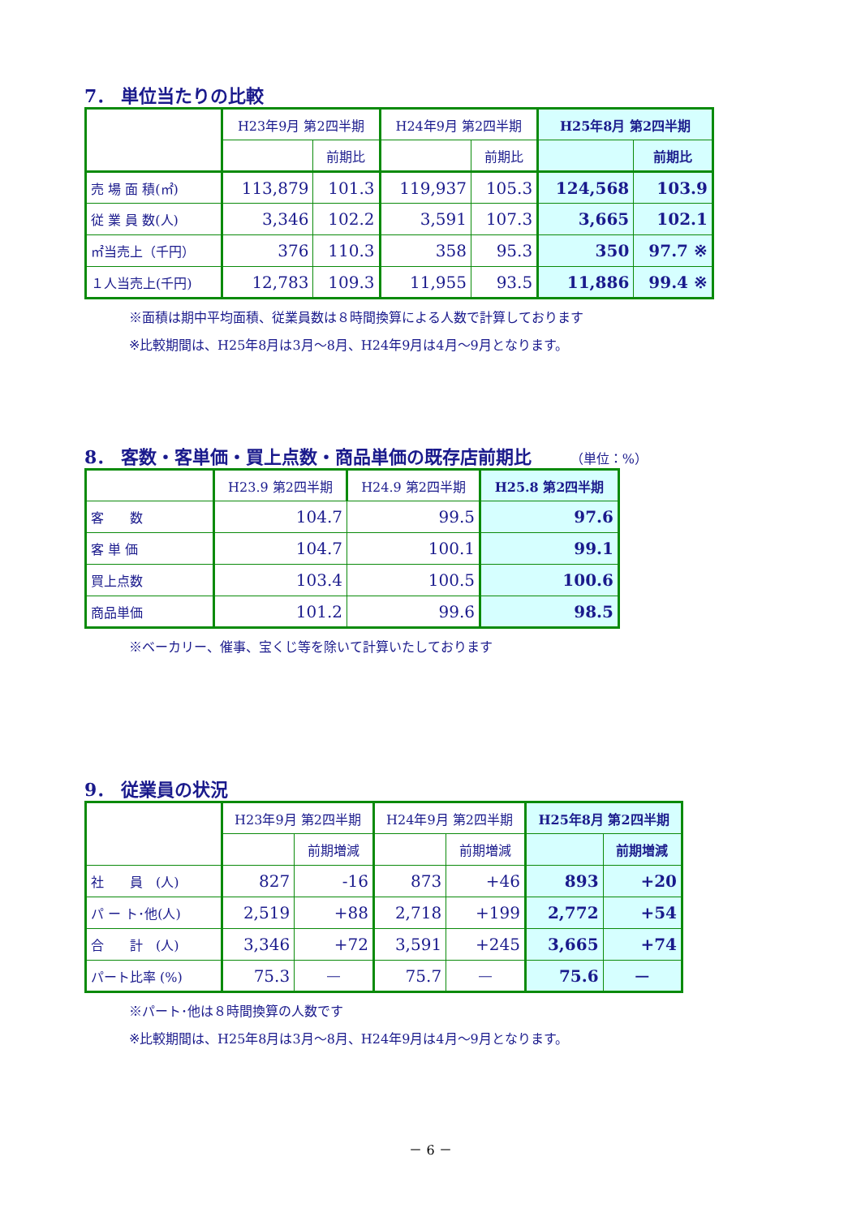7． 単位当たりの比較
| | H23年9月 第2四半期 | | H24年9月 第2四半期 | | H25年8月 第2四半期 | |
| --- | --- | --- | --- | --- | --- | --- |
| | | 前期比 | | 前期比 | | 前期比 |
| 売 場 面 積(㎡) | 113,879 | 101.3 | 119,937 | 105.3 | 124,568 | 103.9 |
| 従 業 員 数(人) | 3,346 | 102.2 | 3,591 | 107.3 | 3,665 | 102.1 |
| ㎡当売上（千円） | 376 | 110.3 | 358 | 95.3 | 350 | 97.7 ※ |
| １人当売上(千円) | 12,783 | 109.3 | 11,955 | 93.5 | 11,886 | 99.4 ※ |
※面積は期中平均面積、従業員数は８時間換算による人数で計算しております
※比較期間は、H25年8月は3月～8月、H24年9月は4月～9月となります。
8． 客数・客単価・買上点数・商品単価の既存店前期比 （単位：%）
| | H23.9 第2四半期 | H24.9 第2四半期 | H25.8 第2四半期 |
| --- | --- | --- | --- |
| 客 数 | 104.7 | 99.5 | 97.6 |
| 客 単 価 | 104.7 | 100.1 | 99.1 |
| 買上点数 | 103.4 | 100.5 | 100.6 |
| 商品単価 | 101.2 | 99.6 | 98.5 |
※ベーカリー、催事、宝くじ等を除いて計算いたしております
9． 従業員の状況
| | H23年9月 第2四半期 | | H24年9月 第2四半期 | | H25年8月 第2四半期 | |
| --- | --- | --- | --- | --- | --- | --- |
| | | 前期増減 | | 前期増減 | | 前期増減 |
| 社 員 (人) | 827 | -16 | 873 | +46 | 893 | +20 |
| パ ー ト･他(人) | 2,519 | +88 | 2,718 | +199 | 2,772 | +54 |
| 合 計 (人) | 3,346 | +72 | 3,591 | +245 | 3,665 | +74 |
| パート比率 (%) | 75.3 | ― | 75.7 | ― | 75.6 | ― |
※パート･他は８時間換算の人数です
※比較期間は、H25年8月は3月～8月、H24年9月は4月～9月となります。
－ 6 －